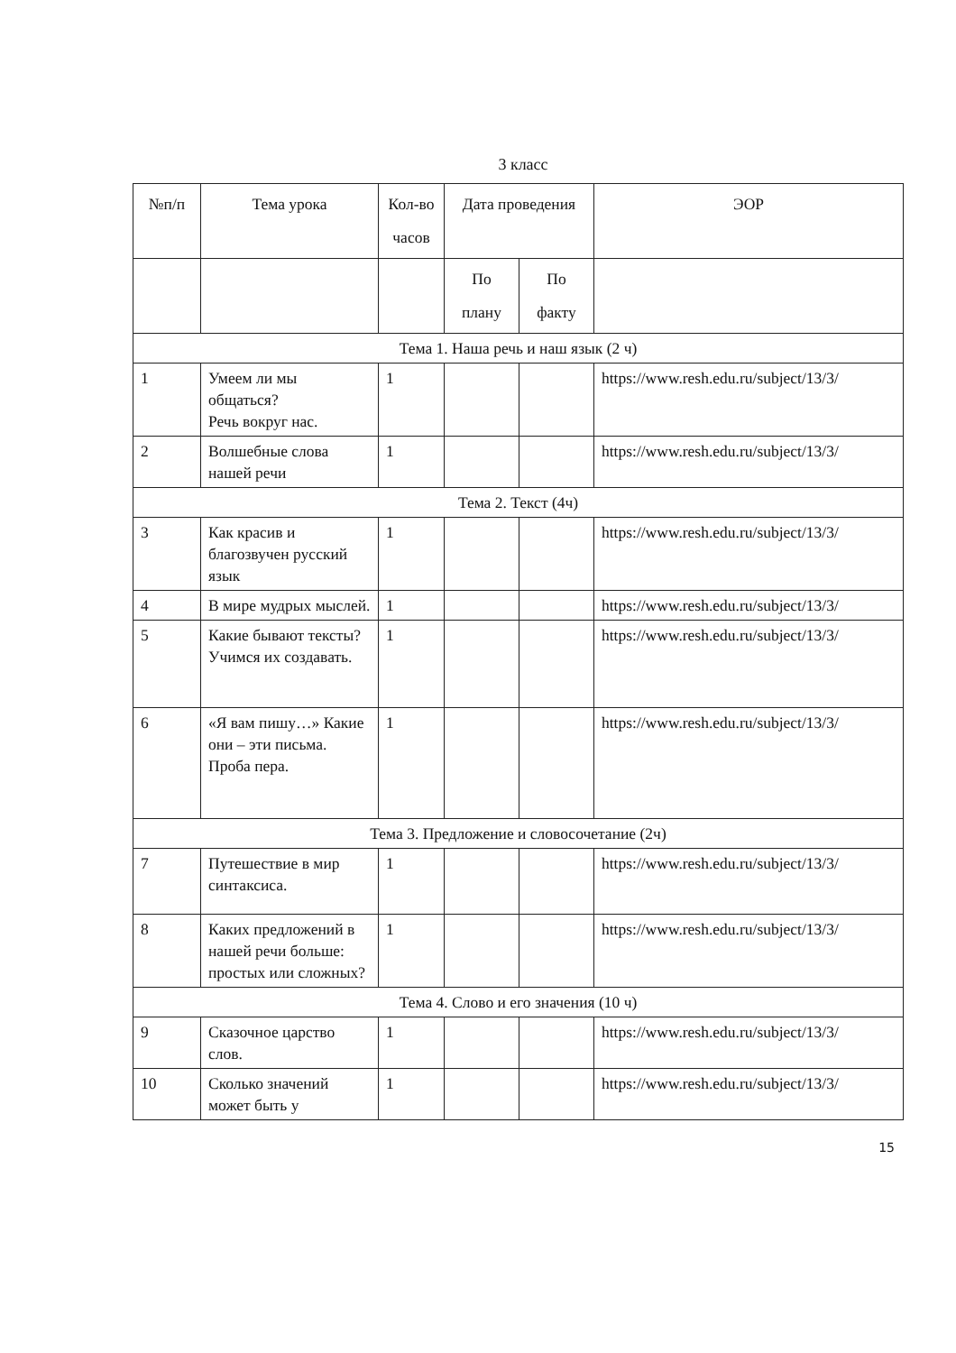3 класс
| №п/п | Тема урока | Кол-во часов | Дата проведения | | ЭОР |
| --- | --- | --- | --- | --- | --- |
| | | | По плану | По факту | |
| Тема 1. Наша речь и наш язык (2 ч) | | | | | |
| 1 | Умеем ли мы общаться? Речь вокруг нас. | 1 | | | https://www.resh.edu.ru/subject/13/3/ |
| 2 | Волшебные слова нашей речи | 1 | | | https://www.resh.edu.ru/subject/13/3/ |
| Тема 2. Текст (4ч) | | | | | |
| 3 | Как красив и благозвучен русский язык | 1 | | | https://www.resh.edu.ru/subject/13/3/ |
| 4 | В мире мудрых мыслей. | 1 | | | https://www.resh.edu.ru/subject/13/3/ |
| 5 | Какие бывают тексты? Учимся их создавать. | 1 | | | https://www.resh.edu.ru/subject/13/3/ |
| 6 | «Я вам пишу…» Какие они – эти письма. Проба пера. | 1 | | | https://www.resh.edu.ru/subject/13/3/ |
| Тема 3. Предложение и словосочетание (2ч) | | | | | |
| 7 | Путешествие в мир синтаксиса. | 1 | | | https://www.resh.edu.ru/subject/13/3/ |
| 8 | Каких предложений в нашей речи больше: простых или сложных? | 1 | | | https://www.resh.edu.ru/subject/13/3/ |
| Тема 4. Слово и его значения (10 ч) | | | | | |
| 9 | Сказочное царство слов. | 1 | | | https://www.resh.edu.ru/subject/13/3/ |
| 10 | Сколько значений может быть у | 1 | | | https://www.resh.edu.ru/subject/13/3/ |
15